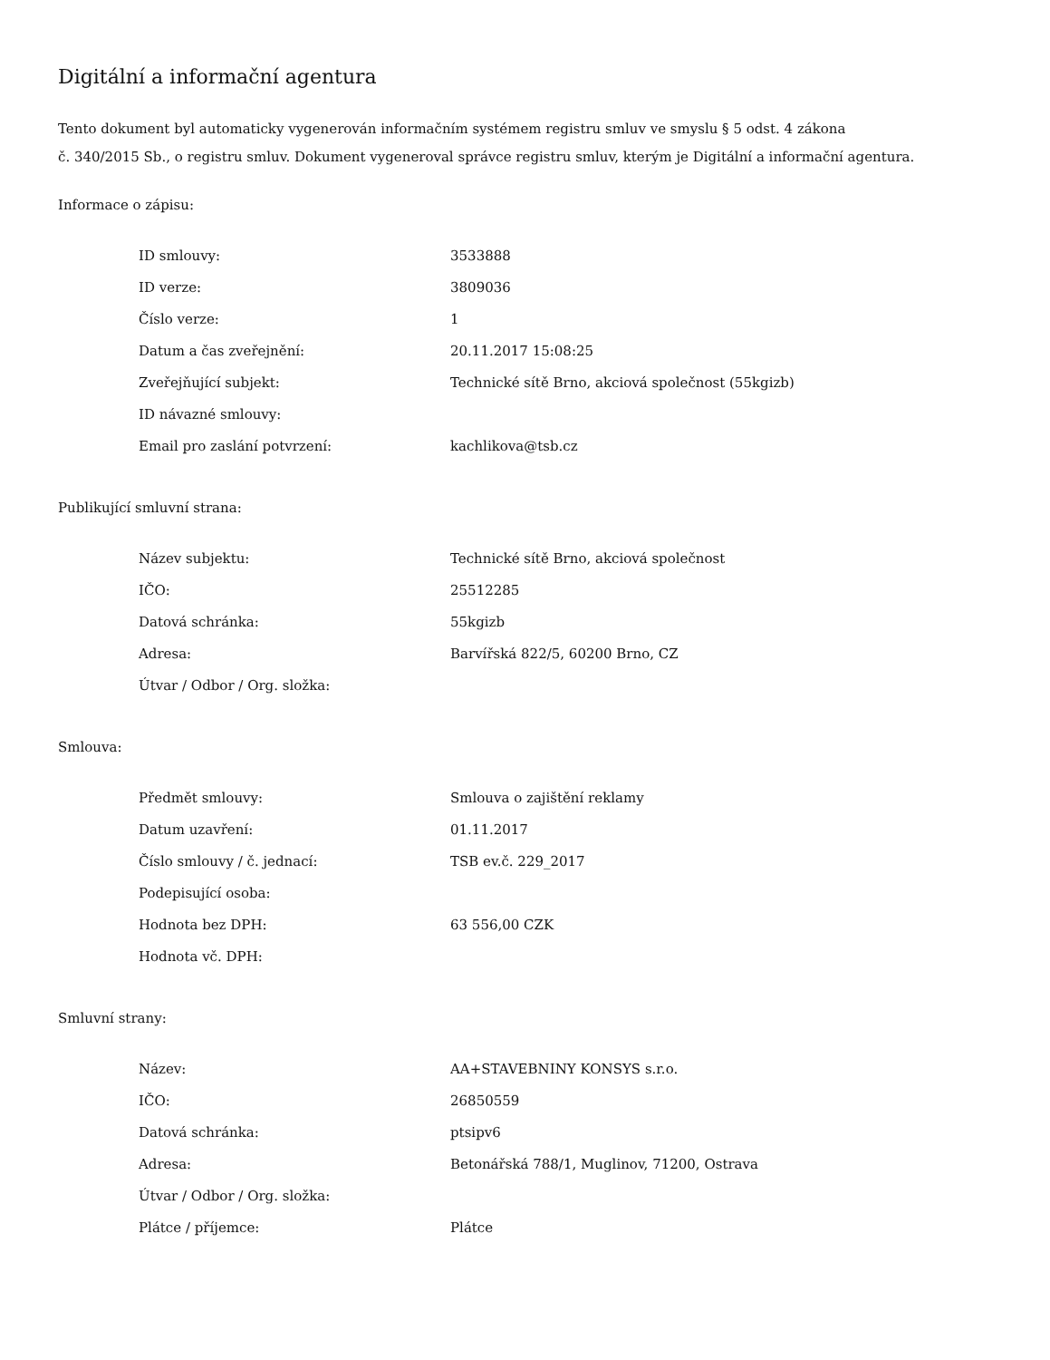Digitální a informační agentura
Tento dokument byl automaticky vygenerován informačním systémem registru smluv ve smyslu § 5 odst. 4 zákona
č. 340/2015 Sb., o registru smluv. Dokument vygeneroval správce registru smluv, kterým je Digitální a informační agentura.
Informace o zápisu:
| ID smlouvy: | 3533888 |
| ID verze: | 3809036 |
| Číslo verze: | 1 |
| Datum a čas zveřejnění: | 20.11.2017 15:08:25 |
| Zveřejňující subjekt: | Technické sítě Brno, akciová společnost (55kgizb) |
| ID návazné smlouvy: | |
| Email pro zaslání potvrzení: | kachlikova@tsb.cz |
Publikující smluvní strana:
| Název subjektu: | Technické sítě Brno, akciová společnost |
| IČO: | 25512285 |
| Datová schránka: | 55kgizb |
| Adresa: | Barvířská 822/5, 60200 Brno, CZ |
| Útvar / Odbor / Org. složka: | |
Smlouva:
| Předmět smlouvy: | Smlouva o zajištění reklamy |
| Datum uzavření: | 01.11.2017 |
| Číslo smlouvy / č. jednací: | TSB ev.č. 229_2017 |
| Podepisující osoba: | |
| Hodnota bez DPH: | 63 556,00 CZK |
| Hodnota vč. DPH: | |
Smluvní strany:
| Název: | AA+STAVEBNINY KONSYS s.r.o. |
| IČO: | 26850559 |
| Datová schránka: | ptsipv6 |
| Adresa: | Betonářská 788/1, Muglinov, 71200, Ostrava |
| Útvar / Odbor / Org. složka: | |
| Plátce / příjemce: | Plátce |